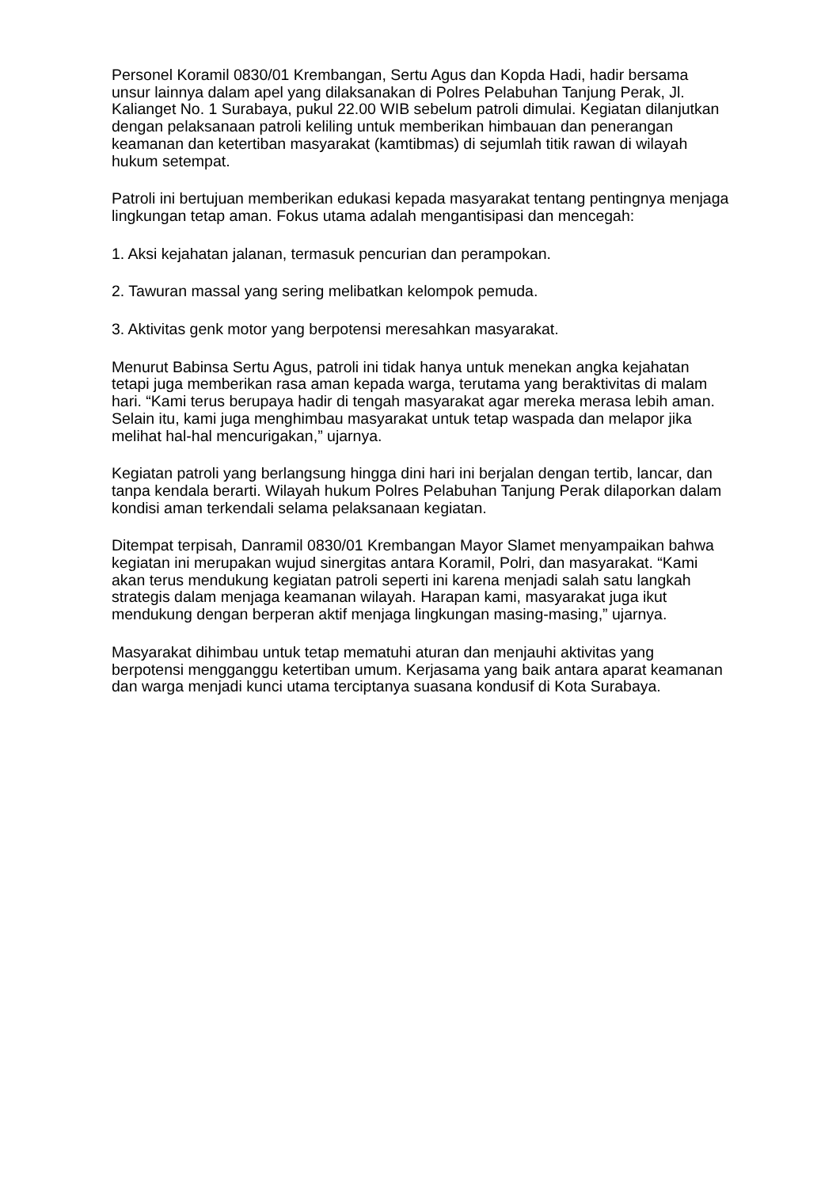Personel Koramil 0830/01 Krembangan, Sertu Agus dan Kopda Hadi, hadir bersama unsur lainnya dalam apel yang dilaksanakan di Polres Pelabuhan Tanjung Perak, Jl. Kalianget No. 1 Surabaya, pukul 22.00 WIB sebelum patroli dimulai. Kegiatan dilanjutkan dengan pelaksanaan patroli keliling untuk memberikan himbauan dan penerangan keamanan dan ketertiban masyarakat (kamtibmas) di sejumlah titik rawan di wilayah hukum setempat.
Patroli ini bertujuan memberikan edukasi kepada masyarakat tentang pentingnya menjaga lingkungan tetap aman. Fokus utama adalah mengantisipasi dan mencegah:
1. Aksi kejahatan jalanan, termasuk pencurian dan perampokan.
2. Tawuran massal yang sering melibatkan kelompok pemuda.
3. Aktivitas genk motor yang berpotensi meresahkan masyarakat.
Menurut Babinsa Sertu Agus, patroli ini tidak hanya untuk menekan angka kejahatan tetapi juga memberikan rasa aman kepada warga, terutama yang beraktivitas di malam hari. “Kami terus berupaya hadir di tengah masyarakat agar mereka merasa lebih aman. Selain itu, kami juga menghimbau masyarakat untuk tetap waspada dan melapor jika melihat hal-hal mencurigakan,” ujarnya.
Kegiatan patroli yang berlangsung hingga dini hari ini berjalan dengan tertib, lancar, dan tanpa kendala berarti. Wilayah hukum Polres Pelabuhan Tanjung Perak dilaporkan dalam kondisi aman terkendali selama pelaksanaan kegiatan.
Ditempat terpisah, Danramil 0830/01 Krembangan Mayor Slamet menyampaikan bahwa kegiatan ini merupakan wujud sinergitas antara Koramil, Polri, dan masyarakat. “Kami akan terus mendukung kegiatan patroli seperti ini karena menjadi salah satu langkah strategis dalam menjaga keamanan wilayah. Harapan kami, masyarakat juga ikut mendukung dengan berperan aktif menjaga lingkungan masing-masing,” ujarnya.
Masyarakat dihimbau untuk tetap mematuhi aturan dan menjauhi aktivitas yang berpotensi mengganggu ketertiban umum. Kerjasama yang baik antara aparat keamanan dan warga menjadi kunci utama terciptanya suasana kondusif di Kota Surabaya.